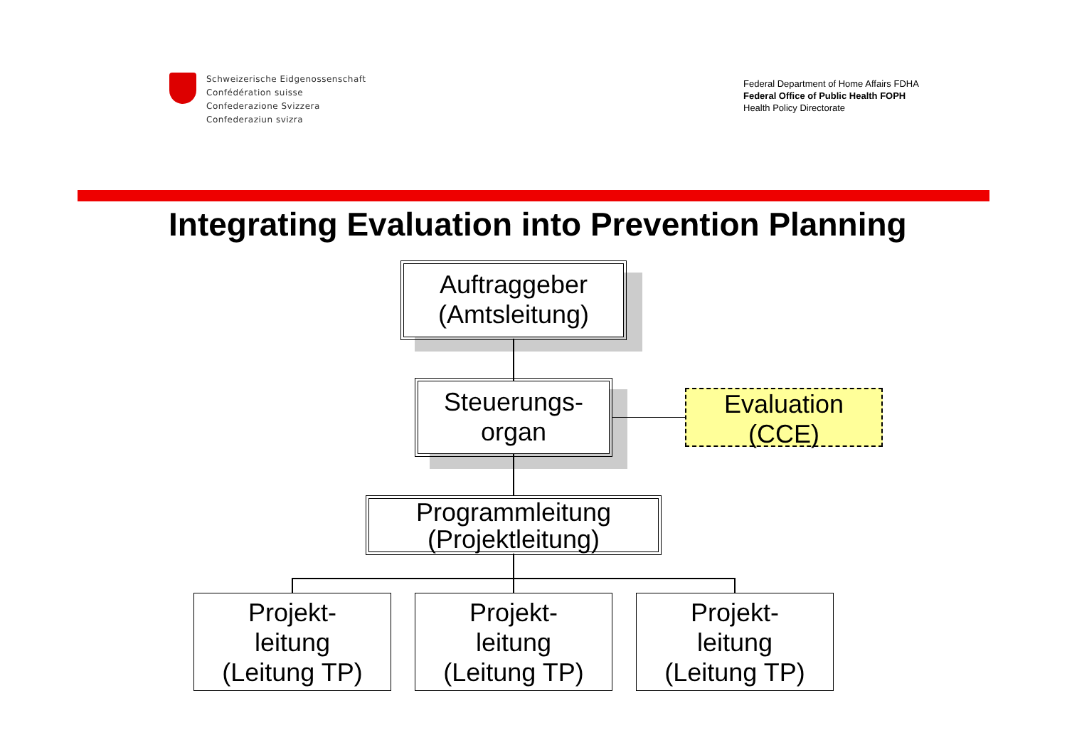Schweizerische Eidgenossenschaft
Confédération suisse
Confederazione Svizzera
Confederaziun svizra
Federal Department of Home Affairs FDHA
Federal Office of Public Health FOPH
Health Policy Directorate
Integrating Evaluation into Prevention Planning
Auftraggeber
(Amtsleitung)
Steuerungs-
organ
Evaluation
(CCE)
Programmleitung
(Projektleitung)
Projekt-
leitung
(Leitung TP)
Projekt-
leitung
(Leitung TP)
Projekt-
leitung
(Leitung TP)